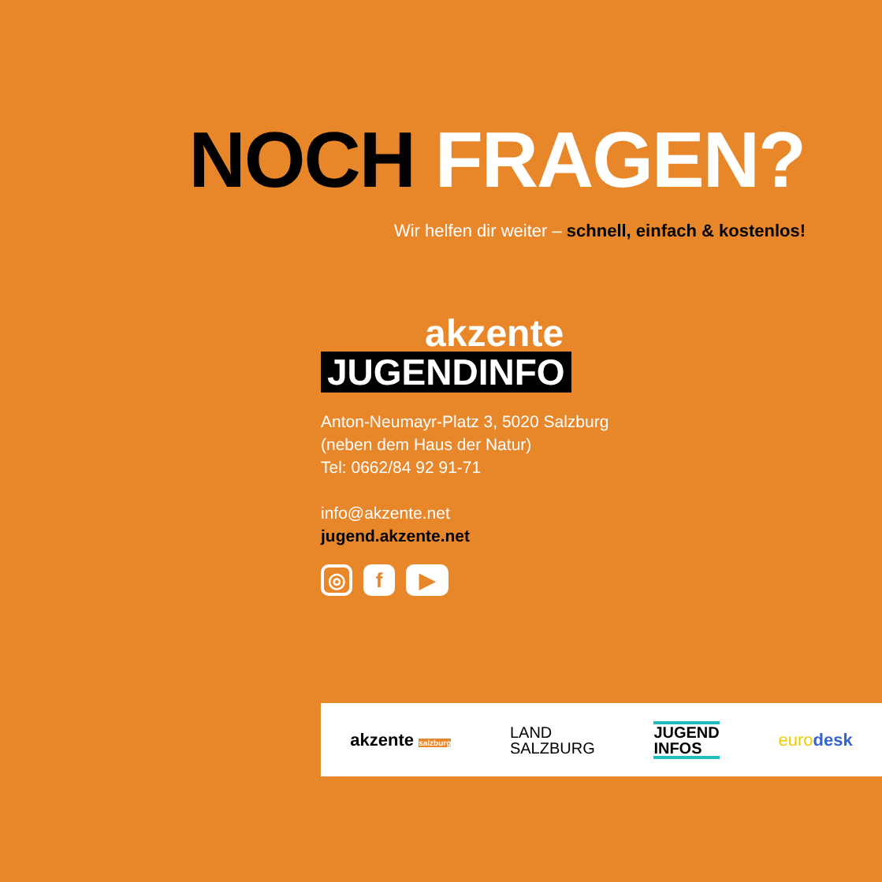NOCH FRAGEN?
Wir helfen dir weiter – schnell, einfach & kostenlos!
akzente
JUGENDINFO
Anton-Neumayr-Platz 3, 5020 Salzburg
(neben dem Haus der Natur)
Tel: 0662/84 92 91-71
info@akzente.net
jugend.akzente.net
◎ f ▶
akzente salzburg
LAND
SALZBURG
JUGEND
INFOS
eurodesk